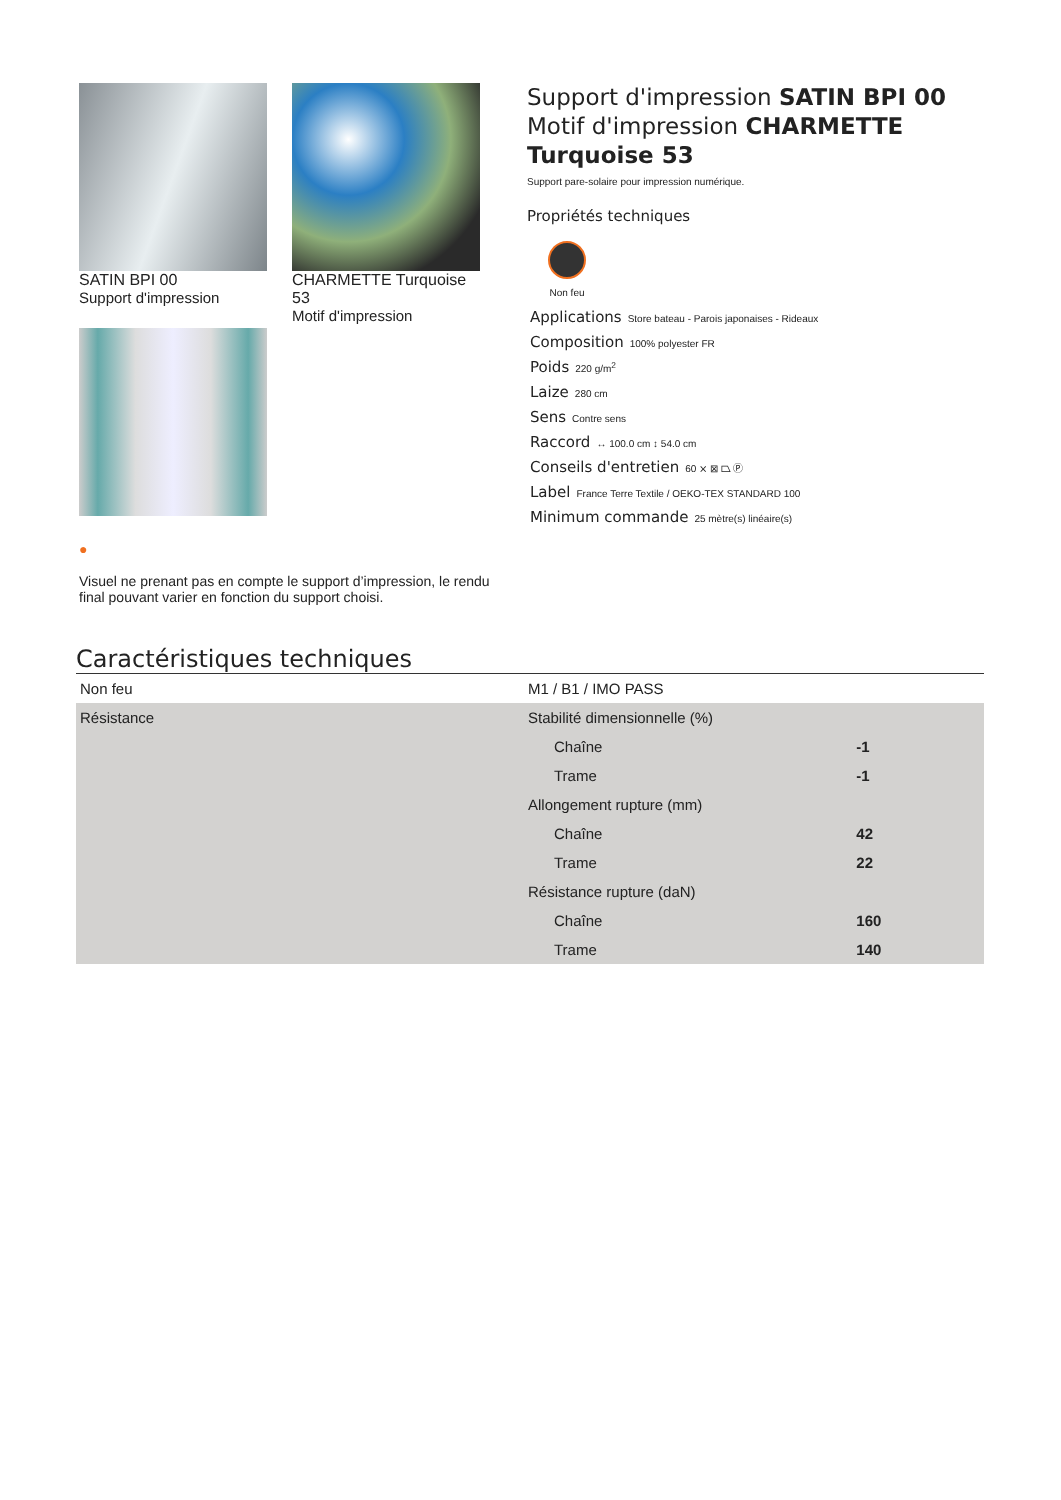SATIN BPI 00
Support d'impression
CHARMETTE Turquoise 53
Motif d'impression
●
Visuel ne prenant pas en compte le support d’impression, le rendu final pouvant varier en fonction du support choisi.
Support d'impression SATIN BPI 00
Motif d'impression CHARMETTE Turquoise 53
Support pare-solaire pour impression numérique.
Propriétés techniques
Non feu
Applications Store bateau - Parois japonaises - Rideaux
Composition 100% polyester FR
Poids 220 g/m<sup>2</sup>
Laize 280 cm
Sens Contre sens
Raccord ↔ 100.0 cm ↕ 54.0 cm
Conseils d'entretien 60 ⨯ ⊠ ⏢ Ⓟ
Label France Terre Textile / OEKO-TEX STANDARD 100
Minimum commande 25 mètre(s) linéaire(s)
Caractéristiques techniques
| Non feu | M1 / B1 / IMO PASS | |
| Résistance | Stabilité dimensionnelle (%) | |
| | Chaîne | -1 |
| | Trame | -1 |
| | Allongement rupture (mm) | |
| | Chaîne | 42 |
| | Trame | 22 |
| | Résistance rupture (daN) | |
| | Chaîne | 160 |
| | Trame | 140 |